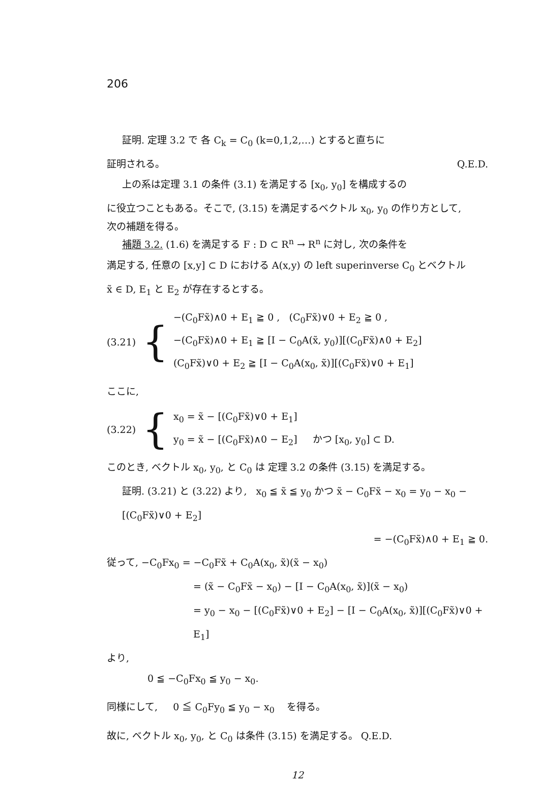206
証明. 定理 3.2 で 各 C<sub>k</sub> = C<sub>0</sub> (k=0,1,2,…) とすると直ちに
証明される。 Q.E.D.
上の系は定理 3.1 の条件 (3.1) を満足する [x<sub>0</sub>, y<sub>0</sub>] を構成するの
に役立つこともある。そこで, (3.15) を満足するベクトル x<sub>0</sub>, y<sub>0</sub> の作り方として,
次の補題を得る。
補題 3.2. (1.6) を満足する F : D ⊂ R<sup>n</sup> → R<sup>n</sup> に対し, 次の条件を
満足する, 任意の [x,y] ⊂ D における A(x,y) の left superinverse C<sub>0</sub> とベクトル
x̃ ∈ D, E<sub>1</sub> と E<sub>2</sub> が存在するとする。
(3.21) {
−(C<sub>0</sub>Fx̃)∧0 + E<sub>1</sub> ≧ 0 , (C<sub>0</sub>Fx̃)∨0 + E<sub>2</sub> ≧ 0 ,
−(C<sub>0</sub>Fx̃)∧0 + E<sub>1</sub> ≧ [I − C<sub>0</sub>A(x̃, y<sub>0</sub>)][(C<sub>0</sub>Fx̃)∧0 + E<sub>2</sub>]
(C<sub>0</sub>Fx̃)∨0 + E<sub>2</sub> ≧ [I − C<sub>0</sub>A(x<sub>0</sub>, x̃)][(C<sub>0</sub>Fx̃)∨0 + E<sub>1</sub>]
ここに,
(3.22) {
x<sub>0</sub> = x̃ − [(C<sub>0</sub>Fx̃)∨0 + E<sub>1</sub>]
y<sub>0</sub> = x̃ − [(C<sub>0</sub>Fx̃)∧0 − E<sub>2</sub>] かつ [x<sub>0</sub>, y<sub>0</sub>] ⊂ D.
このとき, ベクトル x<sub>0</sub>, y<sub>0</sub>, と C<sub>0</sub> は 定理 3.2 の条件 (3.15) を満足する。
証明. (3.21) と (3.22) より, x<sub>0</sub> ≦ x̃ ≦ y<sub>0</sub> かつ x̃ − C<sub>0</sub>Fx̃ − x<sub>0</sub> = y<sub>0</sub> − x<sub>0</sub> − [(C<sub>0</sub>Fx̃)∨0 + E<sub>2</sub>]
= −(C<sub>0</sub>Fx̃)∧0 + E<sub>1</sub> ≧ 0.
従って, −C<sub>0</sub>Fx<sub>0</sub> = −C<sub>0</sub>Fx̃ + C<sub>0</sub>A(x<sub>0</sub>, x̃)(x̃ − x<sub>0</sub>)
= (x̃ − C<sub>0</sub>Fx̃ − x<sub>0</sub>) − [I − C<sub>0</sub>A(x<sub>0</sub>, x̃)](x̃ − x<sub>0</sub>)
= y<sub>0</sub> − x<sub>0</sub> − [(C<sub>0</sub>Fx̃)∨0 + E<sub>2</sub>] − [I − C<sub>0</sub>A(x<sub>0</sub>, x̃)][(C<sub>0</sub>Fx̃)∨0 + E<sub>1</sub>]
より,
0 ≦ −C<sub>0</sub>Fx<sub>0</sub> ≦ y<sub>0</sub> − x<sub>0</sub>.
同様にして, 0 ≦ C<sub>0</sub>Fy<sub>0</sub> ≦ y<sub>0</sub> − x<sub>0</sub> を得る。
故に, ベクトル x<sub>0</sub>, y<sub>0</sub>, と C<sub>0</sub> は条件 (3.15) を満足する。 Q.E.D.
12